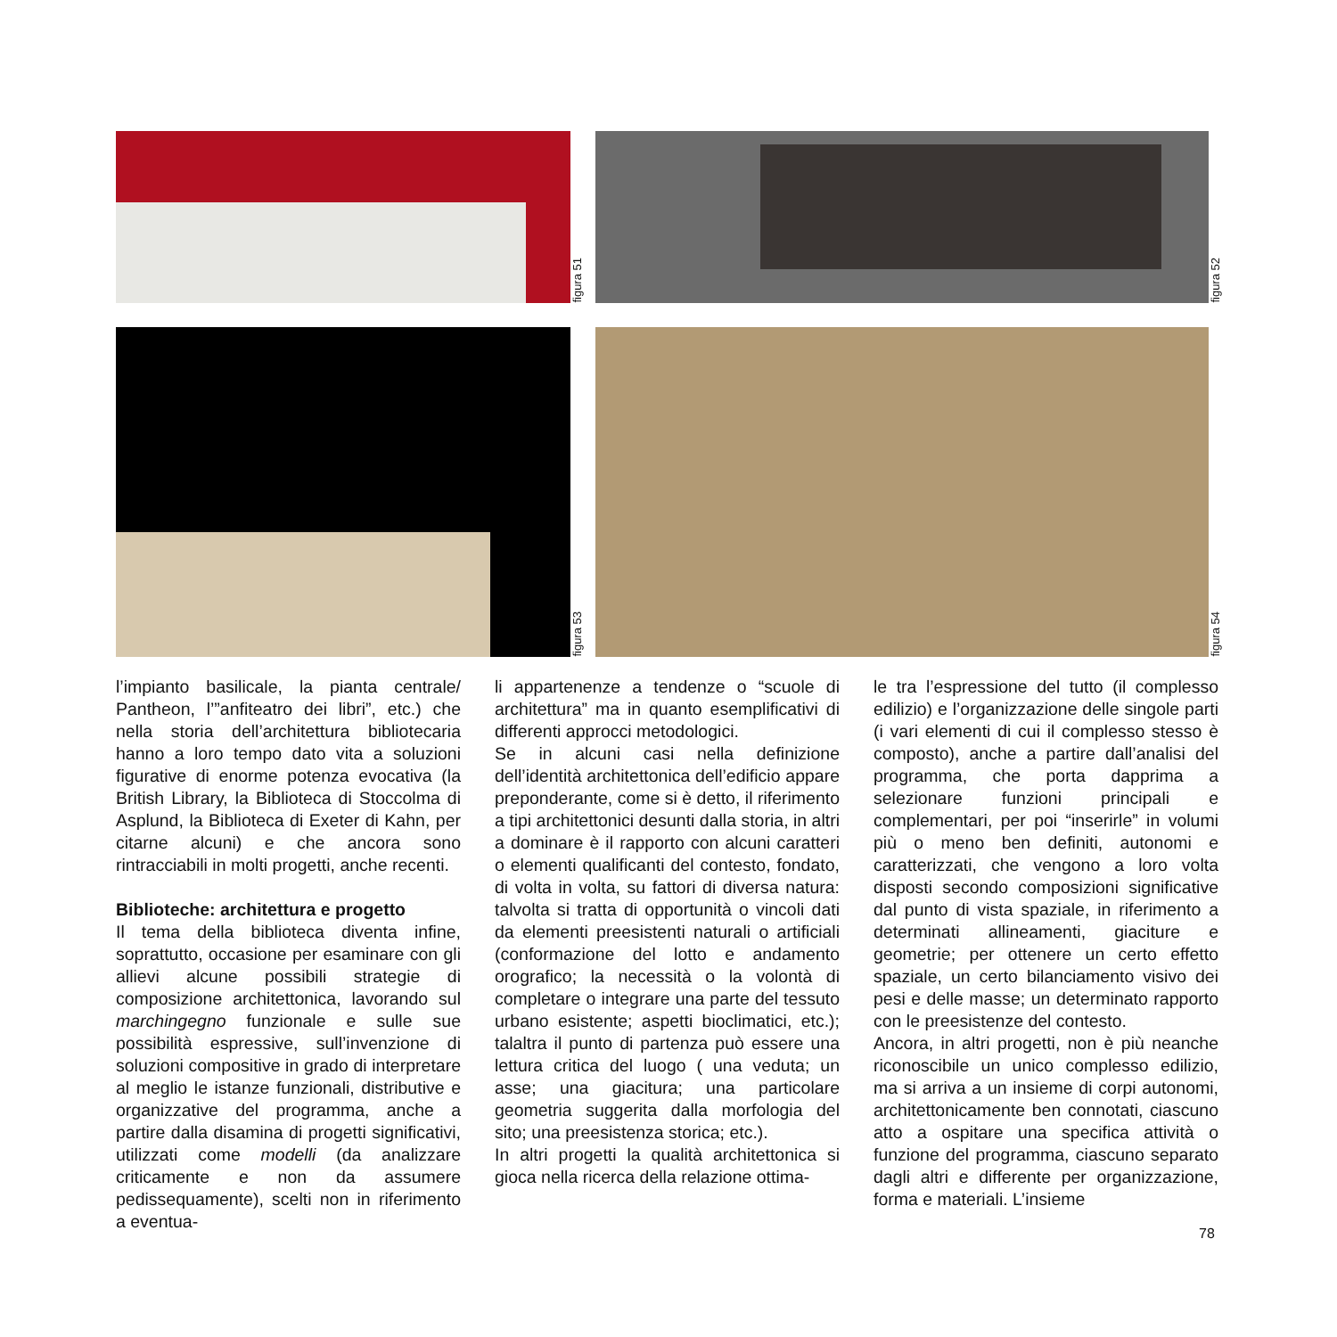figura 51
figura 52
figura 53
figura 54
l’impianto basilicale, la pianta centrale/ Pantheon, l’”anfiteatro dei libri”, etc.) che nella storia dell’architettura bibliotecaria hanno a loro tempo dato vita a soluzioni figurative di enorme potenza evocativa (la British Library, la Biblioteca di Stoccolma di Asplund, la Biblioteca di Exeter di Kahn, per citarne alcuni) e che ancora sono rintracciabili in molti progetti, anche recenti.
Biblioteche: architettura e progetto
Il tema della biblioteca diventa infine, soprattutto, occasione per esaminare con gli allievi alcune possibili strategie di composizione architettonica, lavorando sul marchingegno funzionale e sulle sue possibilità espressive, sull’invenzione di soluzioni compositive in grado di interpretare al meglio le istanze funzionali, distributive e organizzative del programma, anche a partire dalla disamina di progetti significativi, utilizzati come modelli (da analizzare criticamente e non da assumere pedissequamente), scelti non in riferimento a eventua-
li appartenenze a tendenze o “scuole di architettura” ma in quanto esemplificativi di differenti approcci metodologici.
Se in alcuni casi nella definizione dell’identità architettonica dell’edificio appare preponderante, come si è detto, il riferimento a tipi architettonici desunti dalla storia, in altri a dominare è il rapporto con alcuni caratteri o elementi qualificanti del contesto, fondato, di volta in volta, su fattori di diversa natura: talvolta si tratta di opportunità o vincoli dati da elementi preesistenti naturali o artificiali (conformazione del lotto e andamento orografico; la necessità o la volontà di completare o integrare una parte del tessuto urbano esistente; aspetti bioclimatici, etc.); talaltra il punto di partenza può essere una lettura critica del luogo ( una veduta; un asse; una giacitura; una particolare geometria suggerita dalla morfologia del sito; una preesistenza storica; etc.).
In altri progetti la qualità architettonica si gioca nella ricerca della relazione ottima-
le tra l’espressione del tutto (il complesso edilizio) e l’organizzazione delle singole parti (i vari elementi di cui il complesso stesso è composto), anche a partire dall’analisi del programma, che porta dapprima a selezionare funzioni principali e complementari, per poi “inserirle” in volumi più o meno ben definiti, autonomi e caratterizzati, che vengono a loro volta disposti secondo composizioni significative dal punto di vista spaziale, in riferimento a determinati allineamenti, giaciture e geometrie; per ottenere un certo effetto spaziale, un certo bilanciamento visivo dei pesi e delle masse; un determinato rapporto con le preesistenze del contesto.
Ancora, in altri progetti, non è più neanche riconoscibile un unico complesso edilizio, ma si arriva a un insieme di corpi autonomi, architettonicamente ben connotati, ciascuno atto a ospitare una specifica attività o funzione del programma, ciascuno separato dagli altri e differente per organizzazione, forma e materiali. L’insieme
78